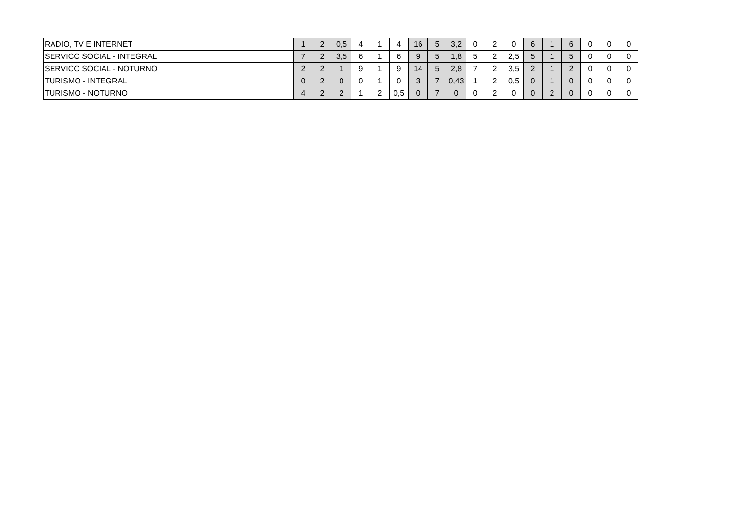| RÁDIO, TV E INTERNET | 1 | 2 | 0,5 | 4 | 1 | 4 | 16 | 5 | 3,2 | 0 | 2 | 0 | 6 | 1 | 6 | 0 | 0 | 0 |
| SERVICO SOCIAL - INTEGRAL | 7 | 2 | 3,5 | 6 | 1 | 6 | 9 | 5 | 1,8 | 5 | 2 | 2,5 | 5 | 1 | 5 | 0 | 0 | 0 |
| SERVICO SOCIAL - NOTURNO | 2 | 2 | 1 | 9 | 1 | 9 | 14 | 5 | 2,8 | 7 | 2 | 3,5 | 2 | 1 | 2 | 0 | 0 | 0 |
| TURISMO - INTEGRAL | 0 | 2 | 0 | 0 | 1 | 0 | 3 | 7 | 0,43 | 1 | 2 | 0,5 | 0 | 1 | 0 | 0 | 0 | 0 |
| TURISMO - NOTURNO | 4 | 2 | 2 | 1 | 2 | 0,5 | 0 | 7 | 0 | 0 | 2 | 0 | 0 | 2 | 0 | 0 | 0 | 0 |